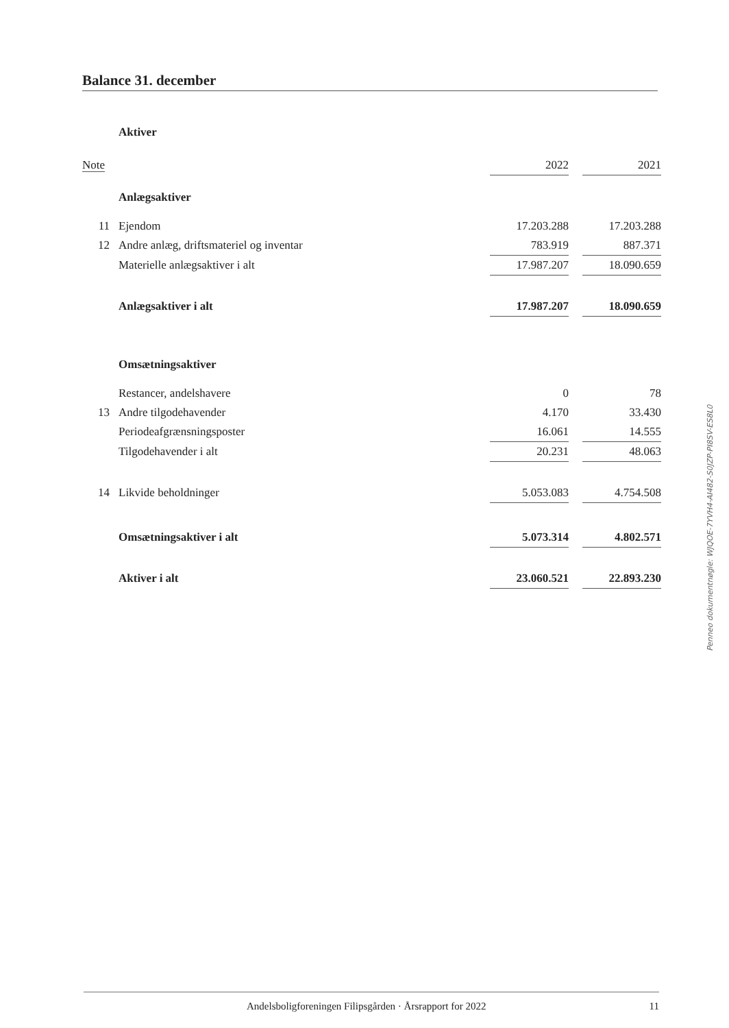Balance 31. december
Aktiver
| Note | | 2022 | | 2021 |
| --- | --- | --- | --- | --- |
| | Anlægsaktiver | | | |
| 11 | Ejendom | 17.203.288 | | 17.203.288 |
| 12 | Andre anlæg, driftsmateriel og inventar | 783.919 | | 887.371 |
| | Materielle anlægsaktiver i alt | 17.987.207 | | 18.090.659 |
| | Anlægsaktiver i alt | 17.987.207 | | 18.090.659 |
| | Omsætningsaktiver | | | |
| | Restancer, andelshavere | 0 | | 78 |
| 13 | Andre tilgodehavender | 4.170 | | 33.430 |
| | Periodeafgrænsningsposter | 16.061 | | 14.555 |
| | Tilgodehavender i alt | 20.231 | | 48.063 |
| 14 | Likvide beholdninger | 5.053.083 | | 4.754.508 |
| | Omsætningsaktiver i alt | 5.073.314 | | 4.802.571 |
| | Aktiver i alt | 23.060.521 | | 22.893.230 |
Penneo dokumentnøgle: WJQOE-7YVH4-AI482-S0JZP-PI8SV-ES8L0
Andelsboligforeningen Filipsgården · Årsrapport for 2022 11